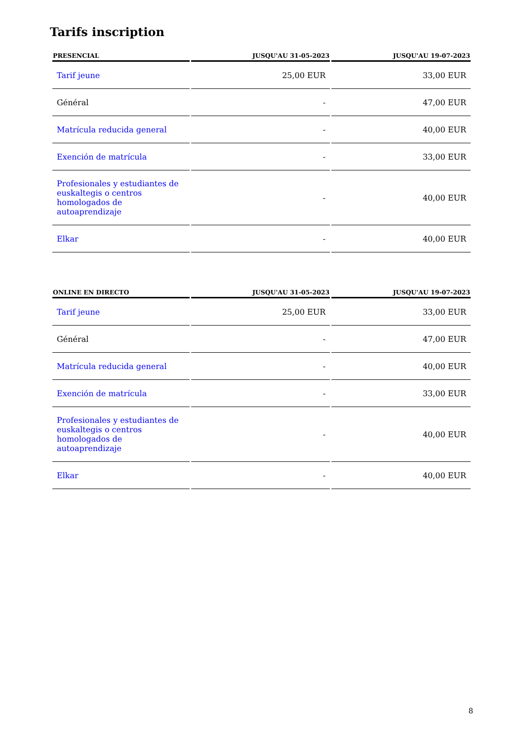Tarifs inscription
| PRESENCIAL | JUSQU'AU 31-05-2023 | JUSQU'AU 19-07-2023 |
| --- | --- | --- |
| Tarif jeune | 25,00 EUR | 33,00 EUR |
| Général | - | 47,00 EUR |
| Matrícula reducida general | - | 40,00 EUR |
| Exención de matrícula | - | 33,00 EUR |
| Profesionales y estudiantes de euskaltegis o centros homologados de autoaprendizaje | - | 40,00 EUR |
| Elkar | - | 40,00 EUR |
| ONLINE EN DIRECTO | JUSQU'AU 31-05-2023 | JUSQU'AU 19-07-2023 |
| --- | --- | --- |
| Tarif jeune | 25,00 EUR | 33,00 EUR |
| Général | - | 47,00 EUR |
| Matrícula reducida general | - | 40,00 EUR |
| Exención de matrícula | - | 33,00 EUR |
| Profesionales y estudiantes de euskaltegis o centros homologados de autoaprendizaje | - | 40,00 EUR |
| Elkar | - | 40,00 EUR |
8